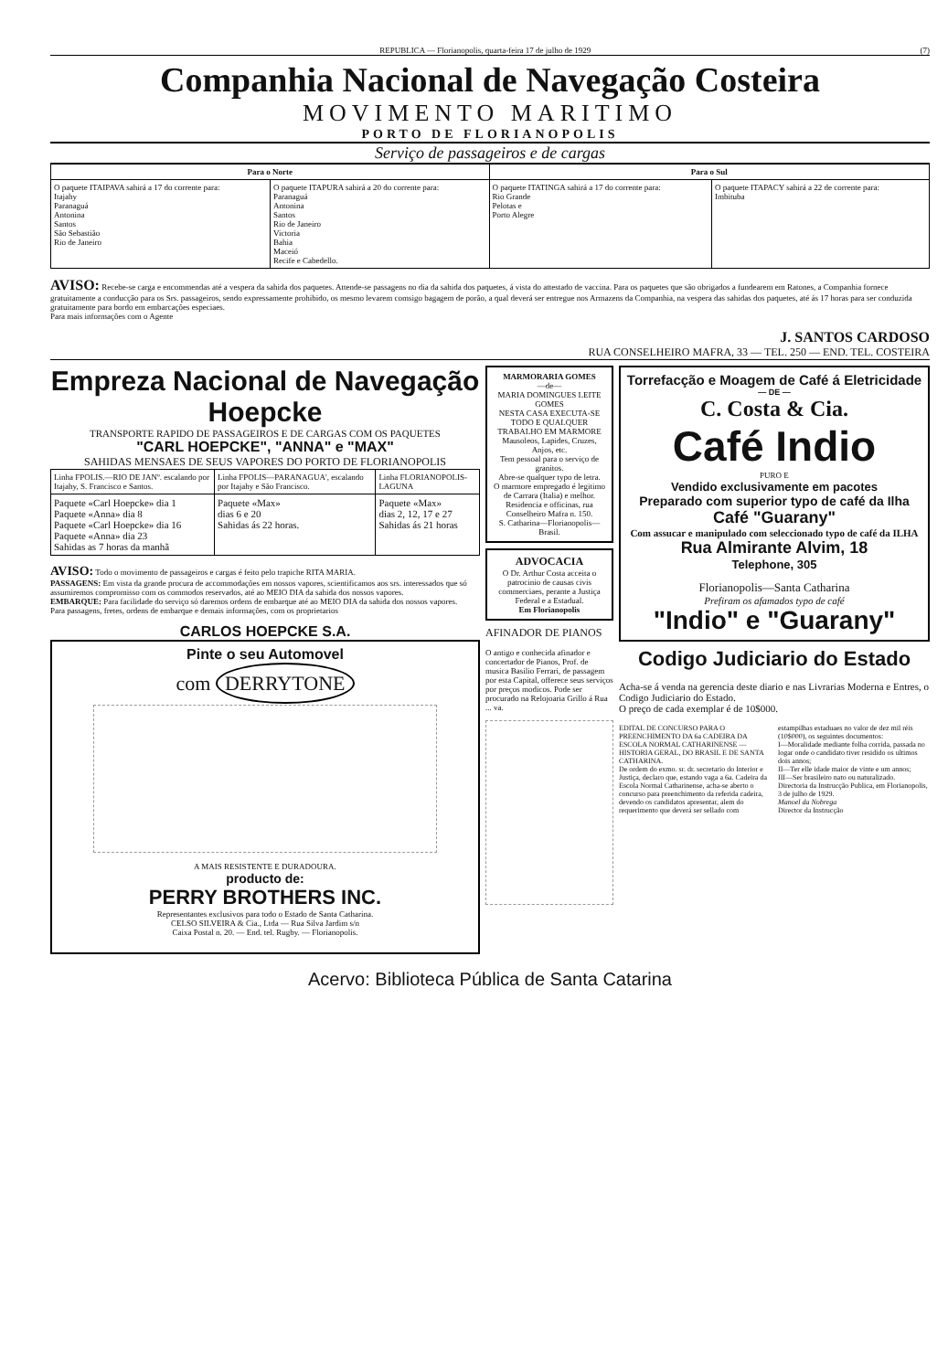REPUBLICA — Florianopolis, quarta-feira 17 de julho de 1929 (7)
Companhia Nacional de Navegação Costeira
MOVIMENTO MARITIMO
PORTO DE FLORIANOPOLIS
Serviço de passageiros e de cargas
| Para o Norte | | Para o Sul | |
| --- | --- | --- | --- |
| O paquete ITAIPAVA sahirá a 17 do corrente para: Itajahy Paranaguá Antonina Santos São Sebastião Rio de Janeiro | O paquete ITAPURA sahirá a 20 do corrente para: Paranaguá Antonina Santos Rio de Janeiro Victoria Bahia Maceió Recife e Cabedello. | O paquete ITATINGA sahirá a 17 do corrente para: Rio Grande Pelotas e Porto Alegre | O paquete ITAPACY sahirá a 22 de corrente para: Imbituba |
AVISO: Recebe-se carga e encommendas até a vespera da sahida dos paquetes. Attende-se passagens no dia da sahida dos paquetes, á vista do attestado de vaccina. Para os paquetes que são obrigados a fundearem em Ratones, a Companhia fornece gratuitamente a conducção para os Srs. passageiros, sendo expressamente prohibido, os mesmo levarem comsigo bagagem de porão, a qual deverá ser entregue nos Armazens da Companhia, na vespera das sahidas dos paquetes, até ás 17 horas para ser conduzida gratuitamente para bordo em embarcações especiaes.
Para mais informações com o Agente
J. SANTOS CARDOSO
RUA CONSELHEIRO MAFRA, 33 — TEL. 250 — END. TEL. COSTEIRA
Empreza Nacional de Navegação Hoepcke
TRANSPORTE RAPIDO DE PASSAGEIROS E DE CARGAS COM OS PAQUETES
"CARL HOEPCKE", "ANNA" e "MAX"
SAHIDAS MENSAES DE SEUS VAPORES DO PORTO DE FLORIANOPOLIS
| Linha FPOLIS.—RIO DE JANº. escalando por Itajahy, S. Francisco e Santos. | Linha FPOLIS—PARANAGUA', escalando por Itajahy e São Francisco. | Linha FLORIANOPOLIS-LAGUNA |
| Paquete «Carl Hoepcke» dia 1 Paquete «Anna» dia 8 Paquete «Carl Hoepcke» dia 16 Paquete «Anna» dia 23 Sahidas as 7 horas da manhã | Paquete «Max» dias 6 e 20 Sahidas ás 22 horas. | Paquete «Max» dias 2, 12, 17 e 27 Sahidas ás 21 horas |
AVISO: Todo o movimento de passageiros e cargas é feito pelo trapiche RITA MARIA.
PASSAGENS: Em vista da grande procura de accommodações em nossos vapores, scientificamos aos srs. interessados que só assumiremos compromisso com os commodos reservados, até ao MEIO DIA da sahida dos nossos vapores.
EMBARQUE: Para facilidade do serviço só daremos ordens de embarque até ao MEIO DIA da sahida dos nossos vapores.
Para passagens, fretes, ordens de embarque e demais informações, com os proprietarios
CARLOS HOEPCKE S.A.
Pinte o seu Automovel
com DERRYTONE
A MAIS RESISTENTE E DURADOURA.
producto de:
PERRY BROTHERS INC.
Representantes exclusivos para todo o Estado de Santa Catharina.
CELSO SILVEIRA & Cia., Ltda — Rua Silva Jardim s/n
Caixa Postal n. 20. — End. tel. Rugby. — Florianopolis.
MARMORARIA GOMES
—de—
MARIA DOMINGUES LEITE GOMES
NESTA CASA EXECUTA-SE TODO E QUALQUER TRABALHO EM MARMORE
Mausoleos, Lapides, Cruzes, Anjos, etc.
Tem pessoal para o serviço de granitos.
Abre-se qualquer typo de letra.
O marmore empregado é legitimo de Carrara (Italia) e melhor.
Residencia e officinas, rua Conselheiro Mafra n. 150.
S. Catharina—Florianopolis—Brasil.
ADVOCACIA
O Dr. Arthur Costa acceita o patrocinio de causas civis commerciaes, perante a Justiça Federal e a Estadual.
Em Florianopolis
AFINADOR DE PIANOS
O antigo e conhecida afinador e concertador de Pianos, Prof. de musica Basilio Ferrari, de passagem por esta Capital, offerece seus serviços por preços modicos. Pode ser procurado na Relojoaria Grillo á Rua ... va.
Torrefacção e Moagem de Café á Eletricidade
— DE —
C. Costa & Cia.
Café Indio
PURO E
Vendido exclusivamente em pacotes
Preparado com superior typo de café da Ilha
Café "Guarany"
Com assucar e manipulado com seleccionado typo de café da ILHA
Rua Almirante Alvim, 18
Telephone, 305
Florianopolis—Santa Catharina
Prefiram os afamados typo de café
"Indio" e "Guarany"
Codigo Judiciario do Estado
Acha-se á venda na gerencia deste diario e nas Livrarias Moderna e Entres, o Codigo Judiciario do Estado.
O preço de cada exemplar é de 10$000.
EDITAL DE CONCURSO PARA O PREENCHIMENTO DA 6a CADEIRA DA ESCOLA NORMAL CATHARINENSE — HISTORIA GERAL, DO BRASIL E DE SANTA CATHARINA.
De ordem do exmo. sr. dr. secretario do Interior e Justiça, declaro que, estando vaga a 6a. Cadeira da Escola Normal Catharinense, acha-se aberto o concurso para preenchimento da referida cadeira, devendo os candidatos apresentar, alem do requerimento que deverá ser sellado com estampilhas estaduaes no valor de dez mil réis (10$000), os seguintes documentos:
I—Moralidade mediante folha corrida, passada no logar onde o candidato tiver residido os ultimos dois annos;
II—Ter elle idade maior de vinte e um annos;
III—Ser brasileiro nato ou naturalizado.
Directoria da Instrucção Publica, em Florianopolis, 3 de julho de 1929.
Manoel da Nobrega
Director da Instrucção
Acervo: Biblioteca Pública de Santa Catarina